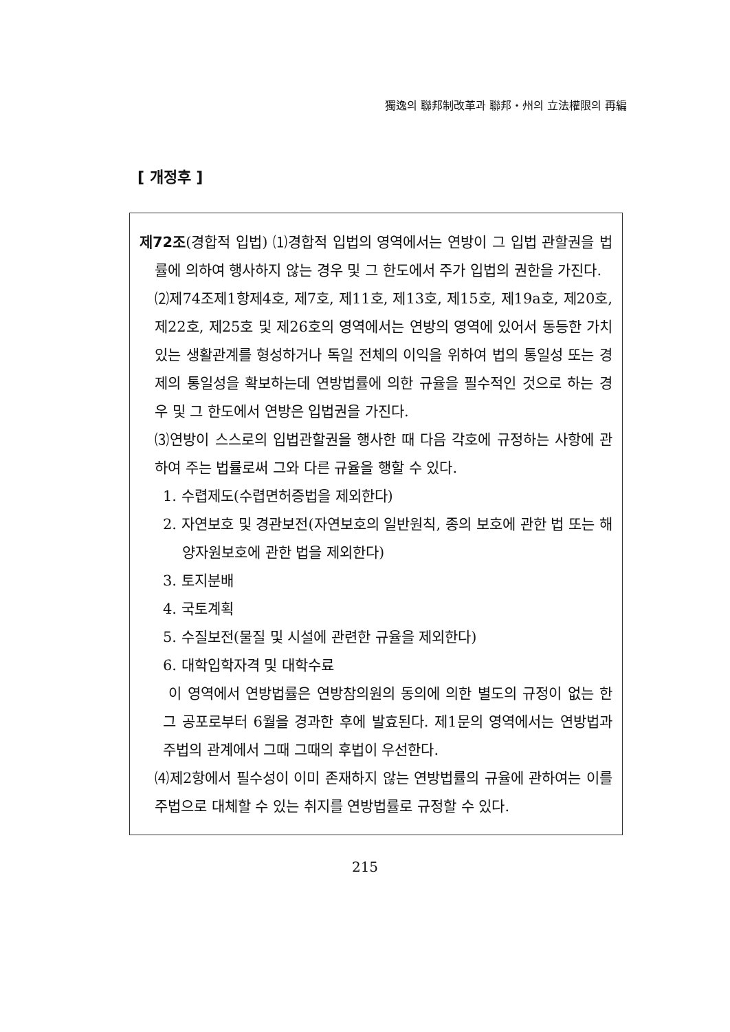獨逸의 聯邦制改革과 聯邦・州의 立法權限의 再編
[ 개정후 ]
제72조(경합적 입법) ⑴경합적 입법의 영역에서는 연방이 그 입법 관할권을 법률에 의하여 행사하지 않는 경우 및 그 한도에서 주가 입법의 권한을 가진다.
⑵제74조제1항제4호, 제7호, 제11호, 제13호, 제15호, 제19a호, 제20호, 제22호, 제25호 및 제26호의 영역에서는 연방의 영역에 있어서 동등한 가치있는 생활관계를 형성하거나 독일 전체의 이익을 위하여 법의 통일성 또는 경제의 통일성을 확보하는데 연방법률에 의한 규율을 필수적인 것으로 하는 경우 및 그 한도에서 연방은 입법권을 가진다.
⑶연방이 스스로의 입법관할권을 행사한 때 다음 각호에 규정하는 사항에 관하여 주는 법률로써 그와 다른 규율을 행할 수 있다.
1. 수렵제도(수렵면허증법을 제외한다)
2. 자연보호 및 경관보전(자연보호의 일반원칙, 종의 보호에 관한 법 또는 해양자원보호에 관한 법을 제외한다)
3. 토지분배
4. 국토계획
5. 수질보전(물질 및 시설에 관련한 규율을 제외한다)
6. 대학입학자격 및 대학수료
이 영역에서 연방법률은 연방참의원의 동의에 의한 별도의 규정이 없는 한 그 공포로부터 6월을 경과한 후에 발효된다. 제1문의 영역에서는 연방법과 주법의 관계에서 그때 그때의 후법이 우선한다.
⑷제2항에서 필수성이 이미 존재하지 않는 연방법률의 규율에 관하여는 이를 주법으로 대체할 수 있는 취지를 연방법률로 규정할 수 있다.
215